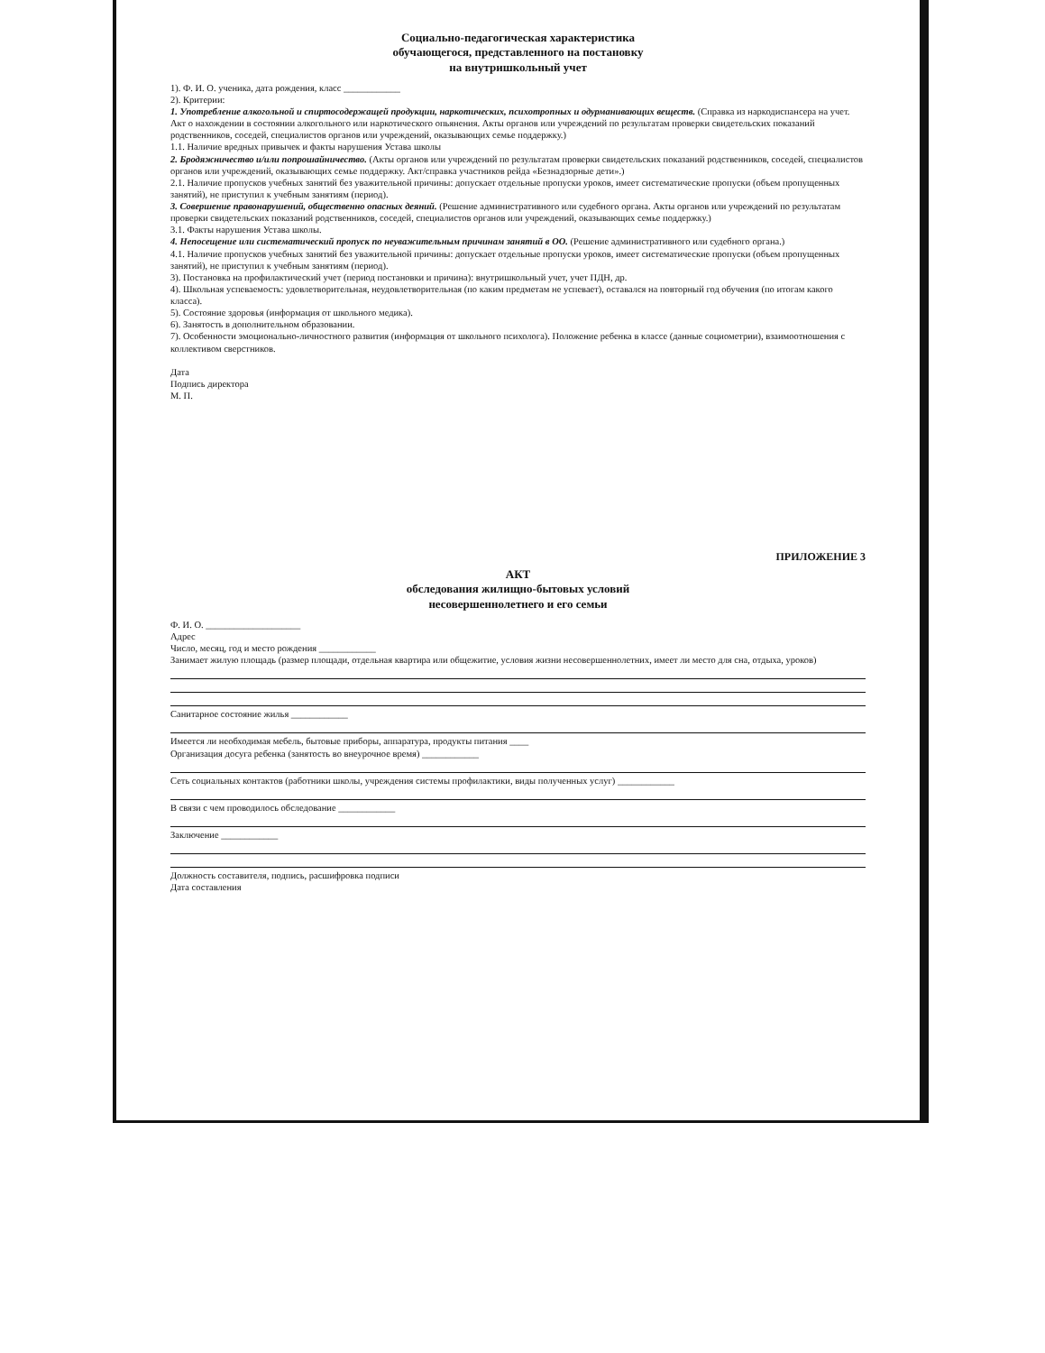Социально-педагогическая характеристика
обучающегося, представленного на постановку
на внутришкольный учет
1). Ф. И. О. ученика, дата рождения, класс ____________
2). Критерии:
1. Употребление алкогольной и спиртосодержащей продукции, наркотических, психотропных и одурманивающих веществ. (Справка из наркодиспансера на учет. Акт о нахождении в состоянии алкогольного или наркотического опьянения. Акты органов или учреждений по результатам проверки свидетельских показаний родственников, соседей, специалистов органов или учреждений, оказывающих семье поддержку.)
1.1. Наличие вредных привычек и факты нарушения Устава школы
2. Бродяжничество и/или попрошайничество. (Акты органов или учреждений по результатам проверки свидетельских показаний родственников, соседей, специалистов органов или учреждений, оказывающих семье поддержку. Акт/справка участников рейда «Безнадзорные дети».)
2.1. Наличие пропусков учебных занятий без уважительной причины: допускает отдельные пропуски уроков, имеет систематические пропуски (объем пропущенных занятий), не приступил к учебным занятиям (период).
3. Совершение правонарушений, общественно опасных деяний. (Решение административного или судебного органа. Акты органов или учреждений по результатам проверки свидетельских показаний родственников, соседей, специалистов органов или учреждений, оказывающих семье поддержку.)
3.1. Факты нарушения Устава школы.
4. Непосещение или систематический пропуск по неуважительным причинам занятий в ОО. (Решение административного или судебного органа.)
4.1. Наличие пропусков учебных занятий без уважительной причины: допускает отдельные пропуски уроков, имеет систематические пропуски (объем пропущенных занятий), не приступил к учебным занятиям (период).
3). Постановка на профилактический учет (период постановки и причина): внутришкольный учет, учет ПДН, др.
4). Школьная успеваемость: удовлетворительная, неудовлетворительная (по каким предметам не успевает), оставался на повторный год обучения (по итогам какого класса).
5). Состояние здоровья (информация от школьного медика).
6). Занятость в дополнительном образовании.
7). Особенности эмоционально-личностного развития (информация от школьного психолога). Положение ребенка в классе (данные социометрии), взаимоотношения с коллективом сверстников.
Дата
Подпись директора
М. П.
ПРИЛОЖЕНИЕ 3
АКТ
обследования жилищно-бытовых условий
несовершеннолетнего и его семьи
Ф. И. О. ____________________
Адрес
Число, месяц, год и место рождения ____________
Занимает жилую площадь (размер площади, отдельная квартира или общежитие, условия жизни несовершеннолетних, имеет ли место для сна, отдыха, уроков)
Санитарное состояние жилья ____________
Имеется ли необходимая мебель, бытовые приборы, аппаратура, продукты питания ____
Организация досуга ребенка (занятость во внеурочное время) ____________
Сеть социальных контактов (работники школы, учреждения системы профилактики, виды полученных услуг) ____________
В связи с чем проводилось обследование ____________
Заключение ____________
Должность составителя, подпись, расшифровка подписи
Дата составления